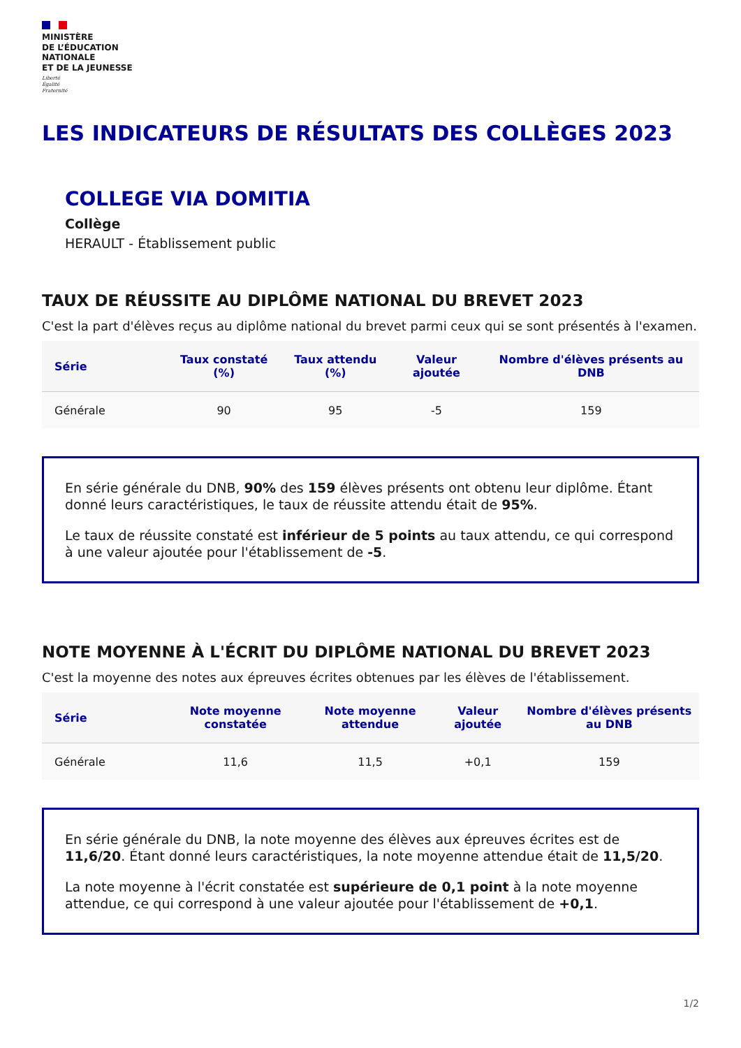MINISTÈRE
DE L’ÉDUCATION
NATIONALE
ET DE LA JEUNESSE
Liberté
Égalité
Fraternité
LES INDICATEURS DE RÉSULTATS DES COLLÈGES 2023
COLLEGE VIA DOMITIA
Collège
HERAULT - Établissement public
TAUX DE RÉUSSITE AU DIPLÔME NATIONAL DU BREVET 2023
C'est la part d'élèves reçus au diplôme national du brevet parmi ceux qui se sont présentés à l'examen.
| Série | Taux constaté (%) | Taux attendu (%) | Valeur ajoutée | Nombre d'élèves présents au DNB |
| --- | --- | --- | --- | --- |
| Générale | 90 | 95 | -5 | 159 |
En série générale du DNB, 90% des 159 élèves présents ont obtenu leur diplôme. Étant donné leurs caractéristiques, le taux de réussite attendu était de 95%.
Le taux de réussite constaté est inférieur de 5 points au taux attendu, ce qui correspond à une valeur ajoutée pour l'établissement de -5.
NOTE MOYENNE À L'ÉCRIT DU DIPLÔME NATIONAL DU BREVET 2023
C'est la moyenne des notes aux épreuves écrites obtenues par les élèves de l'établissement.
| Série | Note moyenne constatée | Note moyenne attendue | Valeur ajoutée | Nombre d'élèves présents au DNB |
| --- | --- | --- | --- | --- |
| Générale | 11,6 | 11,5 | +0,1 | 159 |
En série générale du DNB, la note moyenne des élèves aux épreuves écrites est de 11,6/20. Étant donné leurs caractéristiques, la note moyenne attendue était de 11,5/20.
La note moyenne à l'écrit constatée est supérieure de 0,1 point à la note moyenne attendue, ce qui correspond à une valeur ajoutée pour l'établissement de +0,1.
1/2